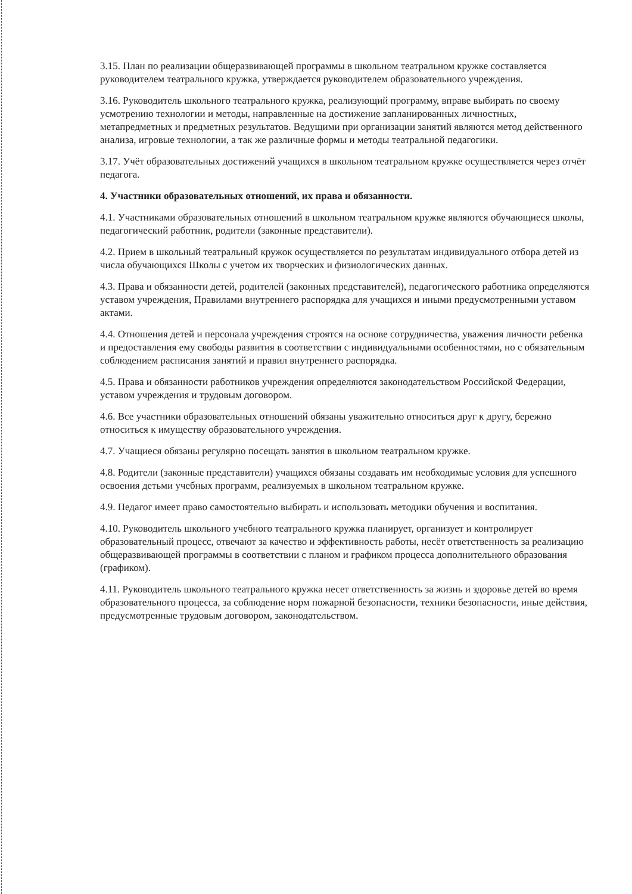3.15. План по реализации общеразвивающей программы в школьном театральном кружке составляется руководителем театрального кружка, утверждается руководителем образовательного учреждения.
3.16. Руководитель школьного театрального кружка, реализующий программу, вправе выбирать по своему усмотрению технологии и методы, направленные на достижение запланированных личностных, метапредметных и предметных результатов. Ведущими при организации занятий являются метод действенного анализа, игровые технологии, а так же различные формы и методы театральной педагогики.
3.17. Учёт образовательных достижений учащихся в школьном театральном кружке осуществляется через отчёт педагога.
4. Участники образовательных отношений, их права и обязанности.
4.1. Участниками образовательных отношений в школьном театральном кружке являются обучающиеся школы, педагогический работник, родители (законные представители).
4.2. Прием в школьный театральный кружок осуществляется по результатам индивидуального отбора детей из числа обучающихся Школы с учетом их творческих и физиологических данных.
4.3. Права и обязанности детей, родителей (законных представителей), педагогического работника определяются уставом учреждения, Правилами внутреннего распорядка для учащихся и иными предусмотренными уставом актами.
4.4. Отношения детей и персонала учреждения строятся на основе сотрудничества, уважения личности ребенка и предоставления ему свободы развития в соответствии с индивидуальными особенностями, но с обязательным соблюдением расписания занятий и правил внутреннего распорядка.
4.5. Права и обязанности работников учреждения определяются законодательством Российской Федерации, уставом учреждения и трудовым договором.
4.6. Все участники образовательных отношений обязаны уважительно относиться друг к другу, бережно относиться к имуществу образовательного учреждения.
4.7. Учащиеся обязаны регулярно посещать занятия в школьном театральном кружке.
4.8. Родители (законные представители) учащихся обязаны создавать им необходимые условия для успешного освоения детьми учебных программ, реализуемых в школьном театральном кружке.
4.9. Педагог имеет право самостоятельно выбирать и использовать методики обучения и воспитания.
4.10. Руководитель школьного учебного театрального кружка планирует, организует и контролирует образовательный процесс, отвечают за качество и эффективность работы, несёт ответственность за реализацию общеразвивающей программы в соответствии с планом и графиком процесса дополнительного образования (графиком).
4.11. Руководитель школьного театрального кружка несет ответственность за жизнь и здоровье детей во время образовательного процесса, за соблюдение норм пожарной безопасности, техники безопасности, иные действия, предусмотренные трудовым договором, законодательством.